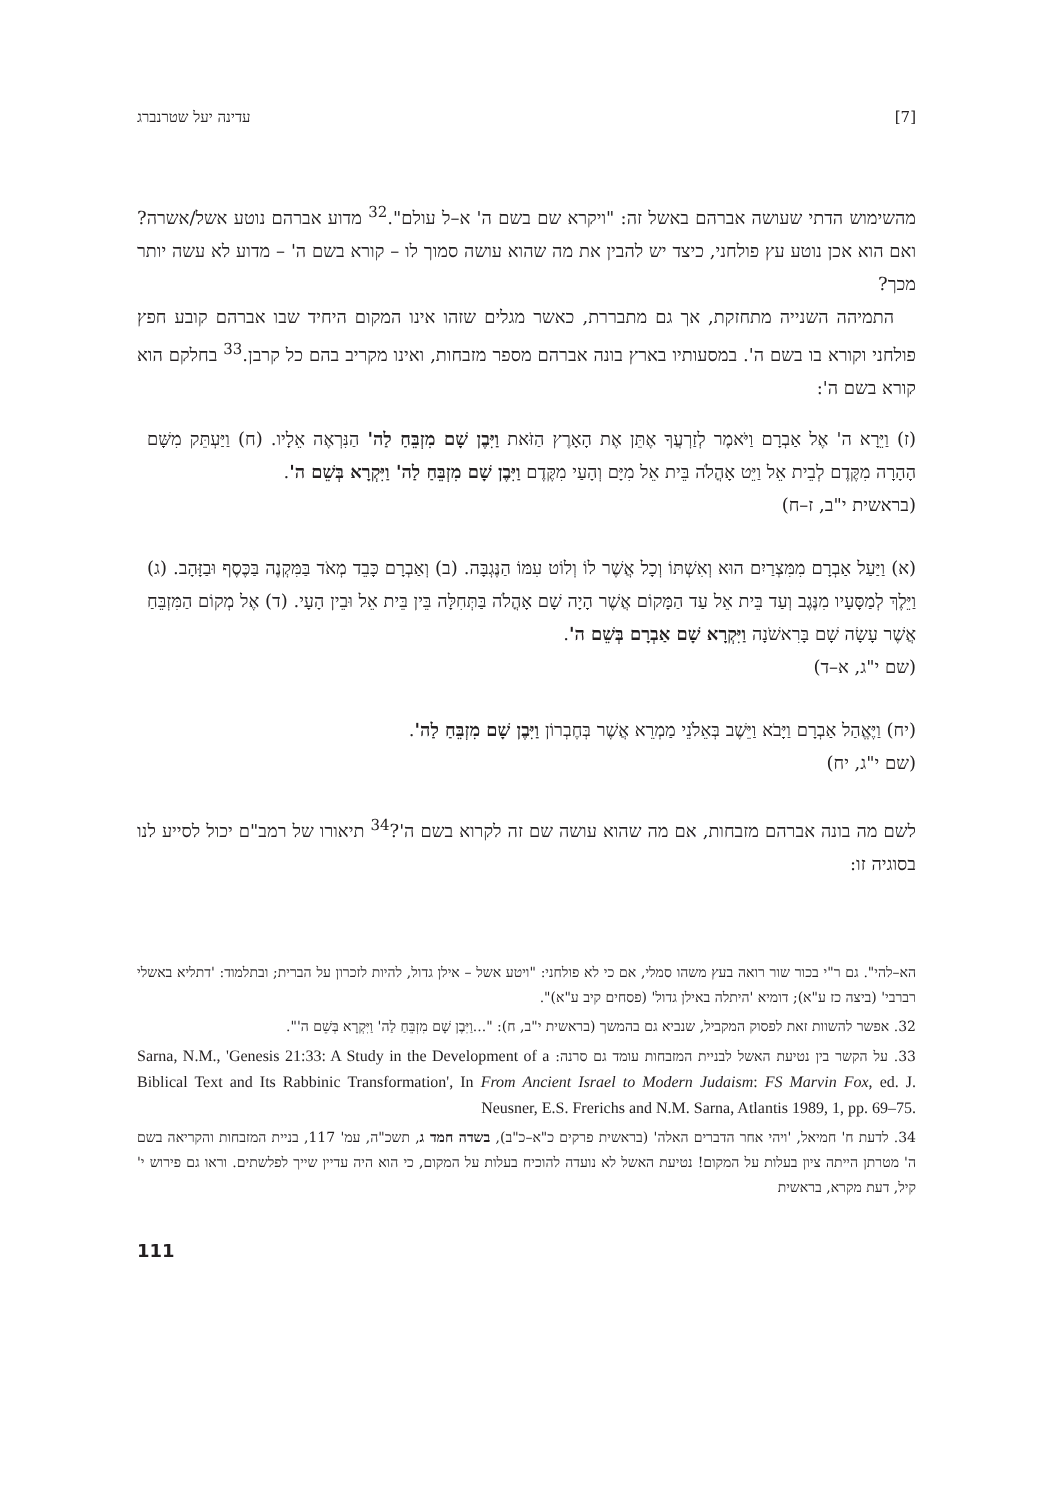[7] עדינה יעל שטרנברג
מהשימוש הדתי שעושה אברהם באשל זה: "ויקרא שם בשם ה' א–ל עולם".<sup>32</sup> מדוע אברהם נוטע אשל/אשרה? ואם הוא אכן נוטע עץ פולחני, כיצד יש להבין את מה שהוא עושה סמוך לו – קורא בשם ה' – מדוע לא עשה יותר מכך?
התמיהה השנייה מתחזקת, אך גם מתבררת, כאשר מגלים שזהו אינו המקום היחיד שבו אברהם קובע חפץ פולחני וקורא בו בשם ה'. במסעותיו בארץ בונה אברהם מספר מזבחות, ואינו מקריב בהם כל קרבן.<sup>33</sup> בחלקם הוא קורא בשם ה':
(ז) וַיֵּרָא ה' אֶל אַבְרָם וַיֹּאמֶר לְזַרְעֲךָ אֶתֵּן אֶת הָאָרֶץ הַזֹּאת וַיִּבֶן שָׁם מִזְבֵּחַ לַה' הַנִּרְאֶה אֵלָיו. (ח) וַיַּעְתֵּק מִשָּׁם הָהָרָה מִקֶּדֶם לְבֵית אֵל וַיֵּט אָהֳלֹה בֵּית אֵל מִיָּם וְהָעַי מִקֶּדֶם וַיִּבֶן שָׁם מִזְבֵּחַ לַה' וַיִּקְרָא בְּשֵׁם ה'.
(בראשית י"ב, ז–ח)
(א) וַיַּעַל אַבְרָם מִמִּצְרַיִם הוּא וְאִשְׁתּוֹ וְכָל אֲשֶׁר לוֹ וְלוֹט עִמּוֹ הַנֶּגְבָּה. (ב) וְאַבְרָם כָּבֵד מְאֹד בַּמִּקְנֶה בַּכֶּסֶף וּבַזָּהָב. (ג) וַיֵּלֶךְ לְמַסָּעָיו מִנֶּגֶב וְעַד בֵּית אֵל עַד הַמָּקוֹם אֲשֶׁר הָיָה שָׁם אָהֳלֹה בַּתְּחִלָּה בֵּין בֵּית אֵל וּבֵין הָעָי. (ד) אֶל מְקוֹם הַמִּזְבֵּחַ אֲשֶׁר עָשָׂה שָׁם בָּרִאשֹׁנָה וַיִּקְרָא שָׁם אַבְרָם בְּשֵׁם ה'.
(שם י"ג, א–ד)
(יח) וַיֶּאֱהַל אַבְרָם וַיָּבֹא וַיֵּשֶׁב בְּאֵלֹנֵי מַמְרֵא אֲשֶׁר בְּחֶבְרוֹן וַיִּבֶן שָׁם מִזְבֵּחַ לַה'.
(שם י"ג, יח)
לשם מה בונה אברהם מזבחות, אם מה שהוא עושה שם זה לקרוא בשם ה'?<sup>34</sup> תיאורו של רמב"ם יכול לסייע לנו בסוגיה זו:
הא–להי". גם ר"י בכור שור רואה בעץ משהו סמלי, אם כי לא פולחני: "ויטע אשל – אילן גדול, להיות לזכרון על הברית; ובתלמוד: 'דתליא באשלי רברבי' (ביצה כז ע"א); דומיא 'היתלה באילן גדול' (פסחים קיב ע"א)".
32. אפשר להשוות זאת לפסוק המקביל, שנביא גם בהמשך (בראשית י"ב, ח): "...וַיִּבֶן שָׁם מִזְבֵּחַ לַה' וַיִּקְרָא בְּשֵׁם ה'".
33. על הקשר בין נטיעת האשל לבניית המזבחות עומד גם סרנה: Sarna, N.M., 'Genesis 21:33: A Study in the Development of a Biblical Text and Its Rabbinic Transformation', In From Ancient Israel to Modern Judaism: FS Marvin Fox, ed. J. Neusner, E.S. Frerichs and N.M. Sarna, Atlantis 1989, 1, pp. 69–75.
34. לדעת ח' חמיאל, 'ויהי אחר הדברים האלה' (בראשית פרקים כ"א–כ"ב), בשדה חמד ג, תשכ"ה, עמ' 117, בניית המזבחות והקריאה בשם ה' מטרתן הייתה ציון בעלות על המקום! נטיעת האשל לא נועדה להוכיח בעלות על המקום, כי הוא היה עדיין שייך לפלשתים. וראו גם פירוש י' קיל, דעת מקרא, בראשית
111